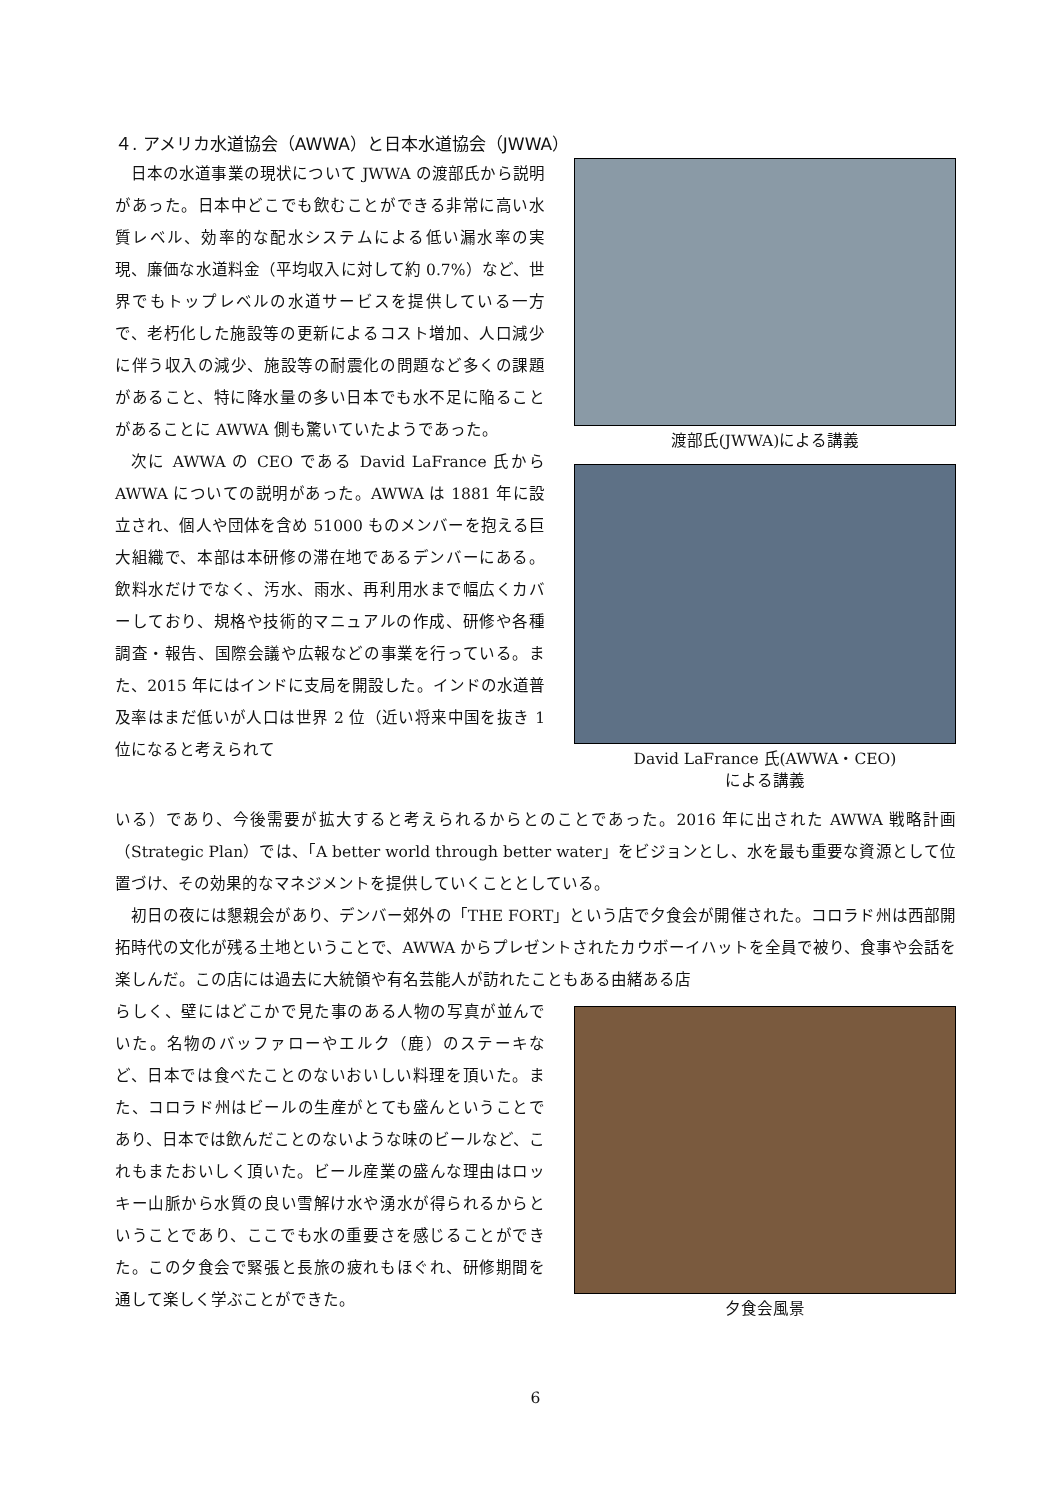４. アメリカ水道協会（AWWA）と日本水道協会（JWWA）
日本の水道事業の現状について JWWA の渡部氏から説明があった。日本中どこでも飲むことができる非常に高い水質レベル、効率的な配水システムによる低い漏水率の実現、廉価な水道料金（平均収入に対して約 0.7%）など、世界でもトップレベルの水道サービスを提供している一方で、老朽化した施設等の更新によるコスト増加、人口減少に伴う収入の減少、施設等の耐震化の問題など多くの課題があること、特に降水量の多い日本でも水不足に陥ることがあることに AWWA 側も驚いていたようであった。
次に AWWA の CEO である David LaFrance 氏から AWWA についての説明があった。AWWA は 1881 年に設立され、個人や団体を含め 51000 ものメンバーを抱える巨大組織で、本部は本研修の滞在地であるデンバーにある。飲料水だけでなく、汚水、雨水、再利用水まで幅広くカバーしており、規格や技術的マニュアルの作成、研修や各種調査・報告、国際会議や広報などの事業を行っている。また、2015 年にはインドに支局を開設した。インドの水道普及率はまだ低いが人口は世界 2 位（近い将来中国を抜き 1 位になると考えられて
渡部氏(JWWA)による講義
David LaFrance 氏(AWWA・CEO)
による講義
いる）であり、今後需要が拡大すると考えられるからとのことであった。2016 年に出された AWWA 戦略計画（Strategic Plan）では、「A better world through better water」をビジョンとし、水を最も重要な資源として位置づけ、その効果的なマネジメントを提供していくこととしている。
初日の夜には懇親会があり、デンバー郊外の「THE FORT」という店で夕食会が開催された。コロラド州は西部開拓時代の文化が残る土地ということで、AWWA からプレゼントされたカウボーイハットを全員で被り、食事や会話を楽しんだ。この店には過去に大統領や有名芸能人が訪れたこともある由緒ある店
らしく、壁にはどこかで見た事のある人物の写真が並んでいた。名物のバッファローやエルク（鹿）のステーキなど、日本では食べたことのないおいしい料理を頂いた。また、コロラド州はビールの生産がとても盛んということであり、日本では飲んだことのないような味のビールなど、これもまたおいしく頂いた。ビール産業の盛んな理由はロッキー山脈から水質の良い雪解け水や湧水が得られるからということであり、ここでも水の重要さを感じることができた。この夕食会で緊張と長旅の疲れもほぐれ、研修期間を通して楽しく学ぶことができた。
夕食会風景
6